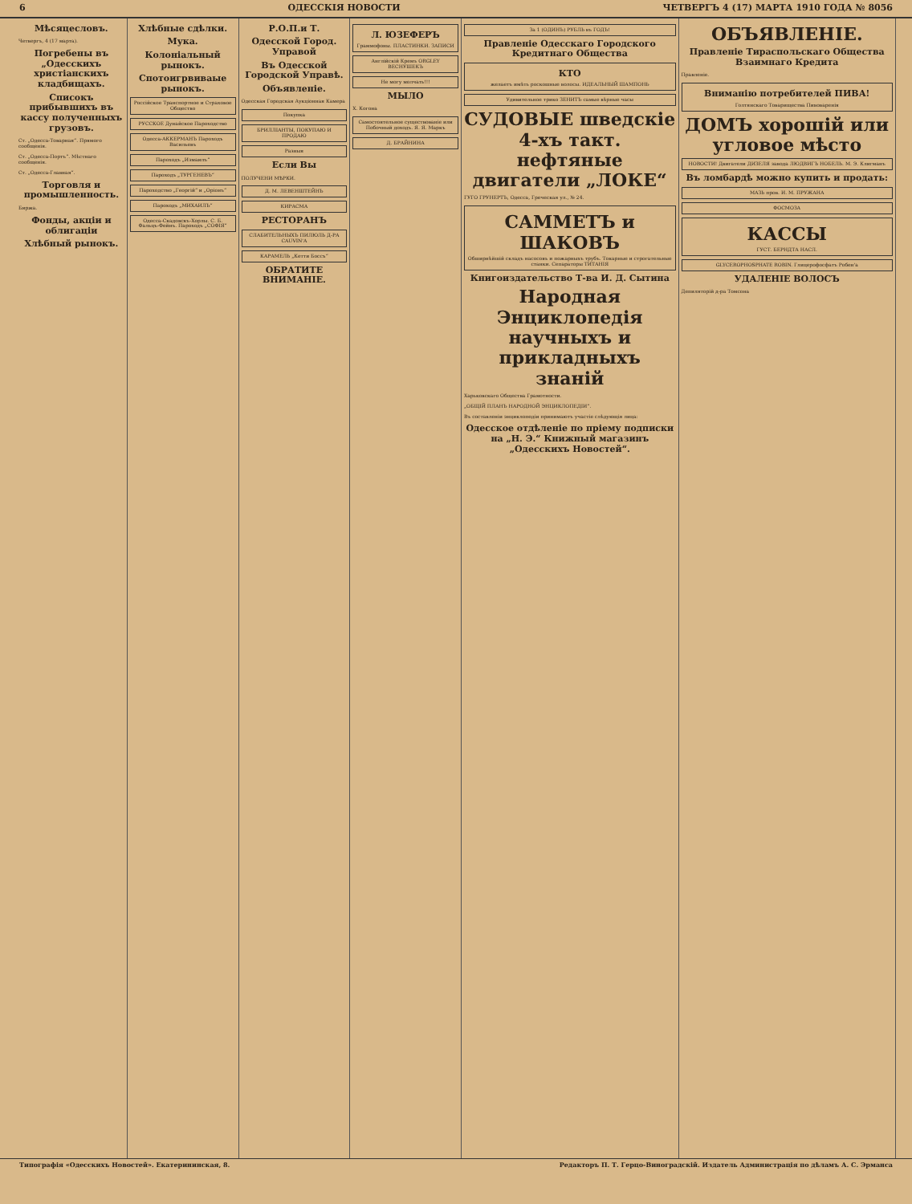6 ОДЕССКІЯ НОВОСТИ ЧЕТВЕРГЪ 4 (17) МАРТА 1910 ГОДА № 8056
Мѣсяцесловъ.
Четвергъ, 4 (17 марта).
Погребены въ „Одесскихъ христіанскихъ кладбищахъ.
Списокъ прибывшихъ въ кассу полученныхъ грузовъ.
Ст. „Одесса-Товарная“. Прямого сообщенія.
Ст. „Одесса-Портъ“. Мѣстнаго сообщенія.
Ст. „Одесса-Главная“.
Торговля и промышленность.
Биржа.
Фонды, акціи и облигаціи
Хлѣбный рынокъ.
Хлѣбные сдѣлки.
Мука.
Колоніальный рынокъ.
Спотоигрвиваые рынокъ.
Россійское Транспортное и Страховое Общество
РУССКОЕ Дунайское Пароходство
Одесса-АККЕРМАНЪ Пароходъ Васильевъ
Пароходъ „Измаилъ“
Пароходъ „ТУРГЕНЕВЪ“
Пароходство „Георгій“ и „Оріонъ“
Пароходъ „МИХАИЛЪ“
Одесса-Скадовскъ-Хорлы. С. Б. Фальцъ-Фейнъ. Пароходъ „СОФІЯ“
Р.О.П.и Т.
Одесской Город. Управой
Въ Одесской Городской Управѣ.
Объявленіе.
Одесская Городская Аукціонная Камера
Покупка
БРИЛЛІАНТЫ, ПОКУПАЮ И ПРОДАЮ
Разныя
Если Вы
ПОЛУЧЕНИ МѢРКИ.
Д. М. ЛЕВЕНШТЕЙНЪ
КИРАСМА
РЕСТОРАНЪ
СЛАБИТЕЛЬНЫХЪ ПИЛЮЛЬ Д-РА CAUVIN'A
КАРАМЕЛЬ „Кетти Боссъ“
ОБРАТИТЕ ВНИМАНІЕ.
Л. ЮЗЕФЕРЪ
Граммофоны. ПЛАСТИНКИ. ЗАПИСИ
Англійскій Кремъ ORGLEY ВЕСНУШЕКЪ
Не могу молчать!!!
МЫЛО
Х. Когона
Самостоятельное существованіе или Побочный доходъ. Я. Я. Маркъ
Д. БРАЙНИНА
За 1 (ОДИНЪ) РУБЛЬ въ ГОДЪ!
Правленіе Одесскаго Городского Кредитнаго Общества
КТО
желаетъ имѣть роскошные волосы. ИДЕАЛЬНЫЙ ШАМПОНЬ
Удивительное трико ЗЕНИТЪ самые вѣрные часы
СУДОВЫЕ шведскіе 4-хъ такт. нефтяные двигатели „ЛОКЕ“
ГУГО ГРУНЕРТЪ, Одесса, Греческая ул., № 24.
САММЕТЪ и ШАКОВЪ
Обширнѣйшій складъ насосовъ и пожарныхъ трубъ. Токарные и строгательные станки. Сепараторы ТИТАНІЯ
Книгоиздательство Т-ва И. Д. Сытина
Народная Энциклопедія научныхъ и прикладныхъ знаній
Харьковскаго Общества Грамотности.
„ОБЩІЙ ПЛАНЪ НАРОДНОЙ ЭНЦИКЛОПЕДІИ“.
Въ составленіи энциклопедіи принимаютъ участіе слѣдующія лица:
Одесское отдѣленіе по пріему подписки на „Н. Э.“ Книжный магазинъ „Одесскихъ Новостей“.
ОБЪЯВЛЕНІЕ.
Правленіе Тираспольскаго Общества Взаимнаго Кредита
Правленіе.
Вниманію потребителей ПИВА!
Голтянскаго Товарищества Пивоваренія
ДОМЪ хорошій или угловое мѣсто
НОВОСТИ! Двигатели ДИЗЕЛЯ завода ЛЮДВИГЪ НОБЕЛЬ. М. Э. Клигманъ
Въ ломбардѣ можно купить и продать:
МАЗЬ пров. И. М. ПРУЖАНА
ФОСМОЗА
КАССЫ
ГУСТ. БЕРНДТА НАСЛ.
GLYCEROPHOSPHATE ROBIN. Глицерофосфатъ Робен'а
УДАЛЕНІЕ ВОЛОСЪ
Депиляторій д-ра Томсона
Типографія «Одесскихъ Новостей». Екатерининская, 8. Редакторъ П. Т. Герцо-Виноградскій. Издатель Администрація по дѣламъ А. С. Эрманса